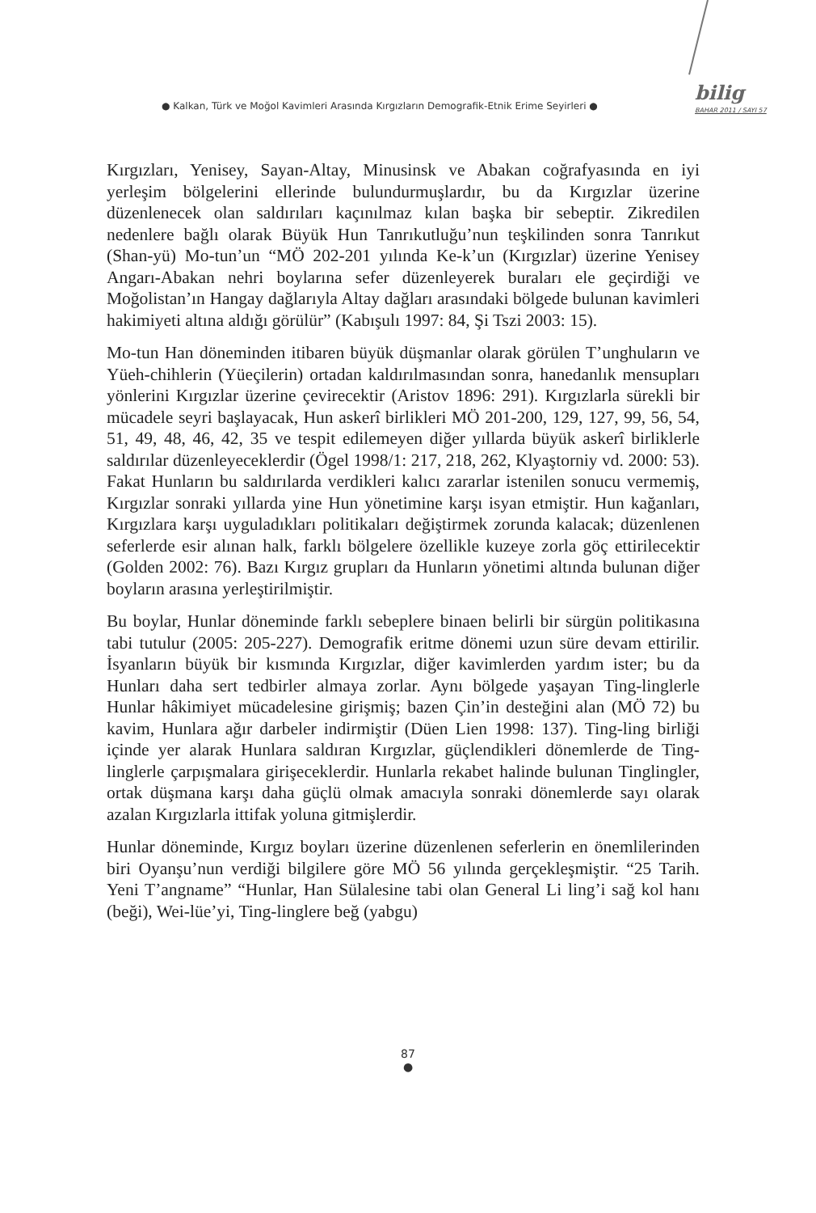● Kalkan, Türk ve Moğol Kavimleri Arasında Kırgızların Demografik-Etnik Erime Seyirleri ●
bilig
BAHAR 2011 / SAYI 57
Kırgızları, Yenisey, Sayan-Altay, Minusinsk ve Abakan coğrafyasında en iyi yerleşim bölgelerini ellerinde bulundurmuşlardır, bu da Kırgızlar üzerine düzenlenecek olan saldırıları kaçınılmaz kılan başka bir sebeptir. Zikredilen nedenlere bağlı olarak Büyük Hun Tanrıkutluğu’nun teşkilinden sonra Tanrıkut (Shan-yü) Mo-tun’un “MÖ 202-201 yılında Ke-k’un (Kırgızlar) üzerine Yenisey Angarı-Abakan nehri boylarına sefer düzenleyerek buraları ele geçirdiği ve Moğolistan’ın Hangay dağlarıyla Altay dağları arasındaki bölgede bulunan kavimleri hakimiyeti altına aldığı görülür” (Kabışulı 1997: 84, Şi Tszi 2003: 15).
Mo-tun Han döneminden itibaren büyük düşmanlar olarak görülen T’unghuların ve Yüeh-chihlerin (Yüeçilerin) ortadan kaldırılmasından sonra, hanedanlık mensupları yönlerini Kırgızlar üzerine çevirecektir (Aristov 1896: 291). Kırgızlarla sürekli bir mücadele seyri başlayacak, Hun askerî birlikleri MÖ 201-200, 129, 127, 99, 56, 54, 51, 49, 48, 46, 42, 35 ve tespit edilemeyen diğer yıllarda büyük askerî birliklerle saldırılar düzenleyeceklerdir (Ögel 1998/1: 217, 218, 262, Klyaştorniy vd. 2000: 53). Fakat Hunların bu saldırılarda verdikleri kalıcı zararlar istenilen sonucu vermemiş, Kırgızlar sonraki yıllarda yine Hun yönetimine karşı isyan etmiştir. Hun kağanları, Kırgızlara karşı uyguladıkları politikaları değiştirmek zorunda kalacak; düzenlenen seferlerde esir alınan halk, farklı bölgelere özellikle kuzeye zorla göç ettirilecektir (Golden 2002: 76). Bazı Kırgız grupları da Hunların yönetimi altında bulunan diğer boyların arasına yerleştirilmiştir.
Bu boylar, Hunlar döneminde farklı sebeplere binaen belirli bir sürgün politikasına tabi tutulur (2005: 205-227). Demografik eritme dönemi uzun süre devam ettirilir. İsyanların büyük bir kısmında Kırgızlar, diğer kavimlerden yardım ister; bu da Hunları daha sert tedbirler almaya zorlar. Aynı bölgede yaşayan Ting-linglerle Hunlar hâkimiyet mücadelesine girişmiş; bazen Çin’in desteğini alan (MÖ 72) bu kavim, Hunlara ağır darbeler indirmiştir (Düen Lien 1998: 137). Ting-ling birliği içinde yer alarak Hunlara saldıran Kırgızlar, güçlendikleri dönemlerde de Ting-linglerle çarpışmalara girişeceklerdir. Hunlarla rekabet halinde bulunan Tinglingler, ortak düşmana karşı daha güçlü olmak amacıyla sonraki dönemlerde sayı olarak azalan Kırgızlarla ittifak yoluna gitmişlerdir.
Hunlar döneminde, Kırgız boyları üzerine düzenlenen seferlerin en önemlilerinden biri Oyanşu’nun verdiği bilgilere göre MÖ 56 yılında gerçekleşmiştir. “25 Tarih. Yeni T’angname” “Hunlar, Han Sülalesine tabi olan General Li ling’i sağ kol hanı (beği), Wei-lüe’yi, Ting-linglere beğ (yabgu)
87
●